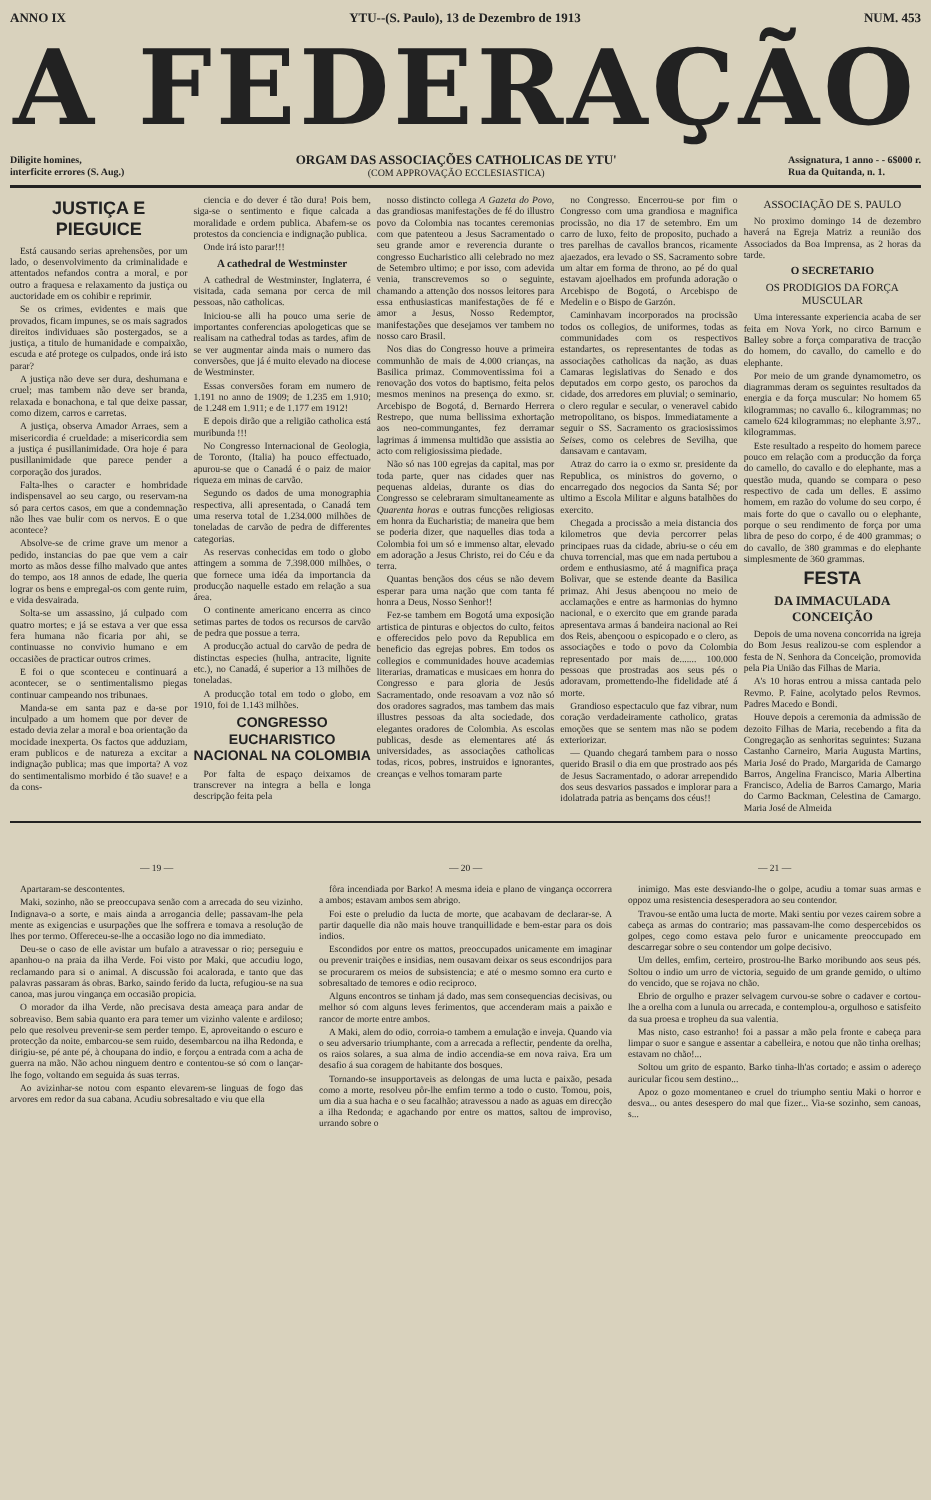ANNO IX YTU--(S. Paulo), 13 de Dezembro de 1913 NUM. 453
A FEDERAÇÃO
Diligite homines,
interficite errores (S. Aug.)
ORGAM DAS ASSOCIAÇÕES CATHOLICAS DE YTU'
(COM APPROVAÇÃO ECCLESIASTICA)
Assignatura, 1 anno - - 6$000 r.
Rua da Quitanda, n. 1.
JUSTIÇA E PIEGUICE
Está causando serias aprehensões, por um lado, o desenvolvimento da criminalidade e attentados nefandos contra a moral, e por outro a fraquesa e relaxamento da justiça ou auctoridade em os cohibir e reprimir.
Se os crimes, evidentes e mais que provados, ficam impunes, se os mais sagrados direitos individuaes são postergados, se a justiça, a titulo de humanidade e compaixão, escuda e até protege os culpados, onde irá isto parar?
A justiça não deve ser dura, deshumana e cruel; mas tambem não deve ser branda, relaxada e bonachona, e tal que deixe passar, como dizem, carros e carretas.
A justiça, observa Amador Arraes, sem a misericordia é crueldade: a misericordia sem a justiça é pusillanimidade. Ora hoje é para pusillanimidade que parece pender a corporação dos jurados.
Falta-lhes o caracter e hombridade indispensavel ao seu cargo, ou reservam-na só para certos casos, em que a condemnação não lhes vae bulir com os nervos. E o que acontece?
Absolve-se de crime grave um menor a pedido, instancias do pae que vem a cair morto as mãos desse filho malvado que antes do tempo, aos 18 annos de edade, lhe queria lograr os bens e empregal-os com gente ruim, e vida desvairada.
Solta-se um assassino, já culpado com quatro mortes; e já se estava a ver que essa fera humana não ficaria por ahi, se continuasse no convivio humano e em occasiões de practicar outros crimes.
E foi o que sconteceu e continuará a acontecer, se o sentimentalismo piegas continuar campeando nos tribunaes.
Manda-se em santa paz e da-se por inculpado a um homem que por dever de estado devia zelar a moral e boa orientação da mocidade inexperta. Os factos que adduziam, eram publicos e de natureza a excitar a indignação publica; mas que importa? A voz do sentimentalismo morbido é tão suave! e a da cons-
ciencia e do dever é tão dura! Pois bem, siga-se o sentimento e fique calcada a moralidade e ordem publica. Abafem-se os protestos da conciencia e indignação publica.
Onde irá isto parar!!!
A cathedral de Westminster
A cathedral de Westminster, Inglaterra, é visitada, cada semana por cerca de mil pessoas, não catholicas.
Iniciou-se alli ha pouco uma serie de importantes conferencias apologeticas que se realisam na cathedral todas as tardes, afim de se ver augmentar ainda mais o numero das conversões, que já é muito elevado na diocese de Westminster.
Essas conversões foram em numero de 1.191 no anno de 1909; de 1.235 em 1.910; de 1.248 em 1.911; e de 1.177 em 1912!
E depois dirão que a religião catholica está muribunda !!!
No Congresso Internacional de Geologia, de Toronto, (Italia) ha pouco effectuado, apurou-se que o Canadá é o paiz de maior riqueza em minas de carvão.
Segundo os dados de uma monographia respectiva, alli apresentada, o Canadá tem uma reserva total de 1.234.000 milhões de toneladas de carvão de pedra de differentes categorias.
As reservas conhecidas em todo o globo attingem a somma de 7.398.000 milhões, o que fornece uma idéa da importancia da producção naquelle estado em relação a sua área.
O continente americano encerra as cinco setimas partes de todos os recursos de carvão de pedra que possue a terra.
A producção actual do carvão de pedra de distinctas especies (hulha, antracite, lignite etc.), no Canadá, é superior a 13 milhões de toneladas.
A producção total em todo o globo, em 1910, foi de 1.143 milhões.
CONGRESSO EUCHARISTICO NACIONAL NA COLOMBIA
Por falta de espaço deixamos de transcrever na integra a bella e longa descripção feita pela
nosso distincto collega A Gazeta do Povo, das grandiosas manifestações de fé do illustro povo da Colombia nas tocantes ceremonias com que patenteou a Jesus Sacramentado o seu grande amor e reverencia durante o congresso Eucharistico alli celebrado no mez de Setembro ultimo; e por isso, com adevida venia, transcrevemos so o seguinte, chamando a attenção dos nossos leitores para essa enthusiasticas manifestações de fé e amor a Jesus, Nosso Redemptor, manifestações que desejamos ver tambem no nosso caro Brasil.
Nos dias do Congresso houve a primeira communhão de mais de 4.000 crianças, na Basilica primaz. Commoventissima foi a renovação dos votos do baptismo, feita pelos mesmos meninos na presença do exmo. sr. Arcebispo de Bogotá, d. Bernardo Herrera Restrepo, que numa bellissima exhortação aos neo-commungantes, fez derramar lagrimas á immensa multidão que assistia ao acto com religiosissima piedade.
Não só nas 100 egrejas da capital, mas por toda parte, quer nas cidades quer nas pequenas aldeias, durante os dias do Congresso se celebraram simultaneamente as Quarenta horas e outras funcções religiosas em honra da Eucharistia; de maneira que bem se poderia dizer, que naquelles dias toda a Colombia foi um só e immenso altar, elevado em adoração a Jesus Christo, rei do Céu e da terra.
Quantas bençãos dos céus se não devem esperar para uma nação que com tanta fé honra a Deus, Nosso Senhor!!
Fez-se tambem em Bogotá uma exposição artistica de pinturas e objectos do culto, feitos e offerecidos pelo povo da Republica em beneficio das egrejas pobres. Em todos os collegios e communidades houve academias literarias, dramaticas e musicaes em honra do Congresso e para gloria de Jesús Sacramentado, onde resoavam a voz não só dos oradores sagrados, mas tambem das mais illustres pessoas da alta sociedade, dos elegantes oradores de Colombia. As escolas publicas, desde as elementares até ás universidades, as associações catholicas todas, ricos, pobres, instruidos e ignorantes, creanças e velhos tomaram parte
no Congresso. Encerrou-se por fim o Congresso com uma grandiosa e magnifica procissão, no dia 17 de setembro. Em um carro de luxo, feito de proposito, puchado a tres parelhas de cavallos brancos, ricamente ajaezados, era levado o SS. Sacramento sobre um altar em forma de throno, ao pé do qual estavam ajoelhados em profunda adoração o Arcebispo de Bogotá, o Arcebispo de Medelin e o Bispo de Garzón.
Caminhavam incorporados na procissão todos os collegios, de uniformes, todas as communidades com os respectivos estandartes, os representantes de todas as associações catholicas da nação, as duas Camaras legislativas do Senado e dos deputados em corpo gesto, os parochos da cidade, dos arredores em pluvial; o seminario, o clero regular e secular, o veneravel cabido metropolitano, os bispos. Immediatamente a seguir o SS. Sacramento os graciosissimos Seises, como os celebres de Sevilha, que dansavam e cantavam.
Atraz do carro ia o exmo sr. presidente da Republica, os ministros do governo, o encarregado dos negocios da Santa Sé; por ultimo a Escola Militar e alguns batalhões do exercito.
Chegada a procissão a meia distancia dos kilometros que devia percorrer pelas principaes ruas da cidade, abriu-se o céu em chuva torrencial, mas que em nada pertubou a ordem e enthusiasmo, até á magnifica praça Bolivar, que se estende deante da Basilica primaz. Ahi Jesus abençoou no meio de acclamações e entre as harmonias do hymno nacional, e o exercito que em grande parada apresentava armas á bandeira nacional ao Rei dos Reis, abençoou o espicopado e o clero, as associações e todo o povo da Colombia representado por mais de....... 100.000 pessoas que prostradas aos seus pés o adoravam, promettendo-lhe fidelidade até á morte.
Grandioso espectaculo que faz vibrar, num coração verdadeiramente catholico, gratas emoções que se sentem mas não se podem exteriorizar.
— Quando chegará tambem para o nosso querido Brasil o dia em que prostrado aos pés de Jesus Sacramentado, o adorar arrependido dos seus desvarios passados e implorar para a idolatrada patria as bençams dos céus!!
ASSOCIAÇÃO DE S. PAULO
No proximo domingo 14 de dezembro haverá na Egreja Matriz a reunião dos Associados da Boa Imprensa, as 2 horas da tarde.
O SECRETARIO
OS PRODIGIOS DA FORÇA MUSCULAR
Uma interessante experiencia acaba de ser feita em Nova York, no circo Barnum e Balley sobre a força comparativa de tracção do homem, do cavallo, do camello e do elephante.
Por meio de um grande dynamometro, os diagrammas deram os seguintes resultados da energia e da força muscular: No homem 65 kilogrammas; no cavallo 6.. kilogrammas; no camelo 624 kilogrammas; no elephante 3.97.. kilogrammas.
Este resultado a respeito do homem parece pouco em relação com a producção da força do camello, do cavallo e do elephante, mas a questão muda, quando se compara o peso respectivo de cada um delles. E assimo homem, em razão do volume do seu corpo, é mais forte do que o cavallo ou o elephante, porque o seu rendimento de força por uma libra de peso do corpo, é de 400 grammas; o do cavallo, de 380 grammas e do elephante simplesmente de 360 grammas.
FESTA
DA IMMACULADA CONCEIÇÃO
Depois de uma novena concorrida na igreja do Bom Jesus realizou-se com esplendor a festa de N. Senhora da Conceição, promovida pela Pia União das Filhas de Maria.
A's 10 horas entrou a missa cantada pelo Revmo. P. Faine, acolytado pelos Revmos. Padres Macedo e Bondi.
Houve depois a ceremonia da admissão de dezoito Filhas de Maria, recebendo a fita da Congregação as senhoritas seguintes: Suzana Castanho Carneiro, Maria Augusta Martins, Maria José do Prado, Margarida de Camargo Barros, Angelina Francisco, Maria Albertina Francisco, Adelia de Barros Camargo, Maria do Carmo Backman, Celestina de Camargo. Maria José de Almeida
— 19 —
Apartaram-se descontentes.
Maki, sozinho, não se preoccupava senão com a arrecada do seu vizinho. Indignava-o a sorte, e mais ainda a arrogancia delle; passavam-lhe pela mente as exigencias e usurpações que lhe soffrera e tomava a resolução de lhes por termo. Offereceu-se-lhe a occasião logo no dia immediato.
Deu-se o caso de elle avistar um bufalo a atravessar o rio; perseguiu e apanhou-o na praia da ilha Verde. Foi visto por Maki, que accudiu logo, reclamando para si o animal. A discussão foi acalorada, e tanto que das palavras passaram ás obras. Barko, saindo ferido da lucta, refugiou-se na sua canoa, mas jurou vingança em occasião propicia.
O morador da ilha Verde, não precisava desta ameaça para andar de sobreaviso. Bem sabia quanto era para temer um vizinho valente e ardiloso; pelo que resolveu prevenir-se sem perder tempo. E, aproveitando o escuro e protecção da noite, embarcou-se sem ruido, desembarcou na ilha Redonda, e dirigiu-se, pé ante pé, à choupana do indio, e forçou a entrada com a acha de guerra na mão. Não achou ninguem dentro e contentou-se só com o lançar-lhe fogo, voltando em seguida ás suas terras.
Ao avizinhar-se notou com espanto elevarem-se linguas de fogo das arvores em redor da sua cabana. Acudiu sobresaltado e viu que ella
— 20 —
fôra incendiada por Barko! A mesma ideia e plano de vingança occorrera a ambos; estavam ambos sem abrigo.
Foi este o preludio da lucta de morte, que acabavam de declarar-se. A partir daquelle dia não mais houve tranquillidade e bem-estar para os dois indios.
Escondidos por entre os mattos, preoccupados unicamente em imaginar ou prevenir traições e insidias, nem ousavam deixar os seus escondrijos para se procurarem os meios de subsistencia; e até o mesmo somno era curto e sobresaltado de temores e odio reciproco.
Alguns encontros se tinham já dado, mas sem consequencias decisivas, ou melhor só com alguns leves ferimentos, que accenderam mais a paixão e rancor de morte entre ambos.
A Maki, alem do odio, corroia-o tambem a emulação e inveja. Quando via o seu adversario triumphante, com a arrecada a reflectir, pendente da orelha, os raios solares, a sua alma de indio accendia-se em nova raiva. Era um desafio á sua coragem de habitante dos bosques.
Tornando-se insupportaveis as delongas de uma lucta e paixão, pesada como a morte, resolveu pôr-lhe emfim termo a todo o custo. Tomou, pois, um dia a sua hacha e o seu facalhão; atravessou a nado as aguas em direcção a ilha Redonda; e agachando por entre os mattos, saltou de improviso, urrando sobre o
— 21 —
inimigo. Mas este desviando-lhe o golpe, acudiu a tomar suas armas e oppoz uma resistencia desesperadora ao seu contendor.
Travou-se então uma lucta de morte. Maki sentiu por vezes cairem sobre a cabeça as armas do contrario; mas passavam-lhe como despercebidos os golpes, cego como estava pelo furor e unicamente preoccupado em descarregar sobre o seu contendor um golpe decisivo.
Um delles, emfim, certeiro, prostrou-lhe Barko moribundo aos seus pés. Soltou o indio um urro de victoria, seguido de um grande gemido, o ultimo do vencido, que se rojava no chão.
Ebrio de orgulho e prazer selvagem curvou-se sobre o cadaver e cortou-lhe a orelha com a lunula ou arrecada, e contemplou-a, orgulhoso e satisfeito da sua proesa e tropheu da sua valentia.
Mas nisto, caso estranho! foi a passar a mão pela fronte e cabeça para limpar o suor e sangue e assentar a cabelleira, e notou que não tinha orelhas; estavam no chão!...
Soltou um grito de espanto. Barko tinha-lh'as cortado; e assim o adereço auricular ficou sem destino...
Apoz o gozo momentaneo e cruel do triumpho sentiu Maki o horror e desva... ou antes desespero do mal que fizer... Via-se sozinho, sem canoas, s...